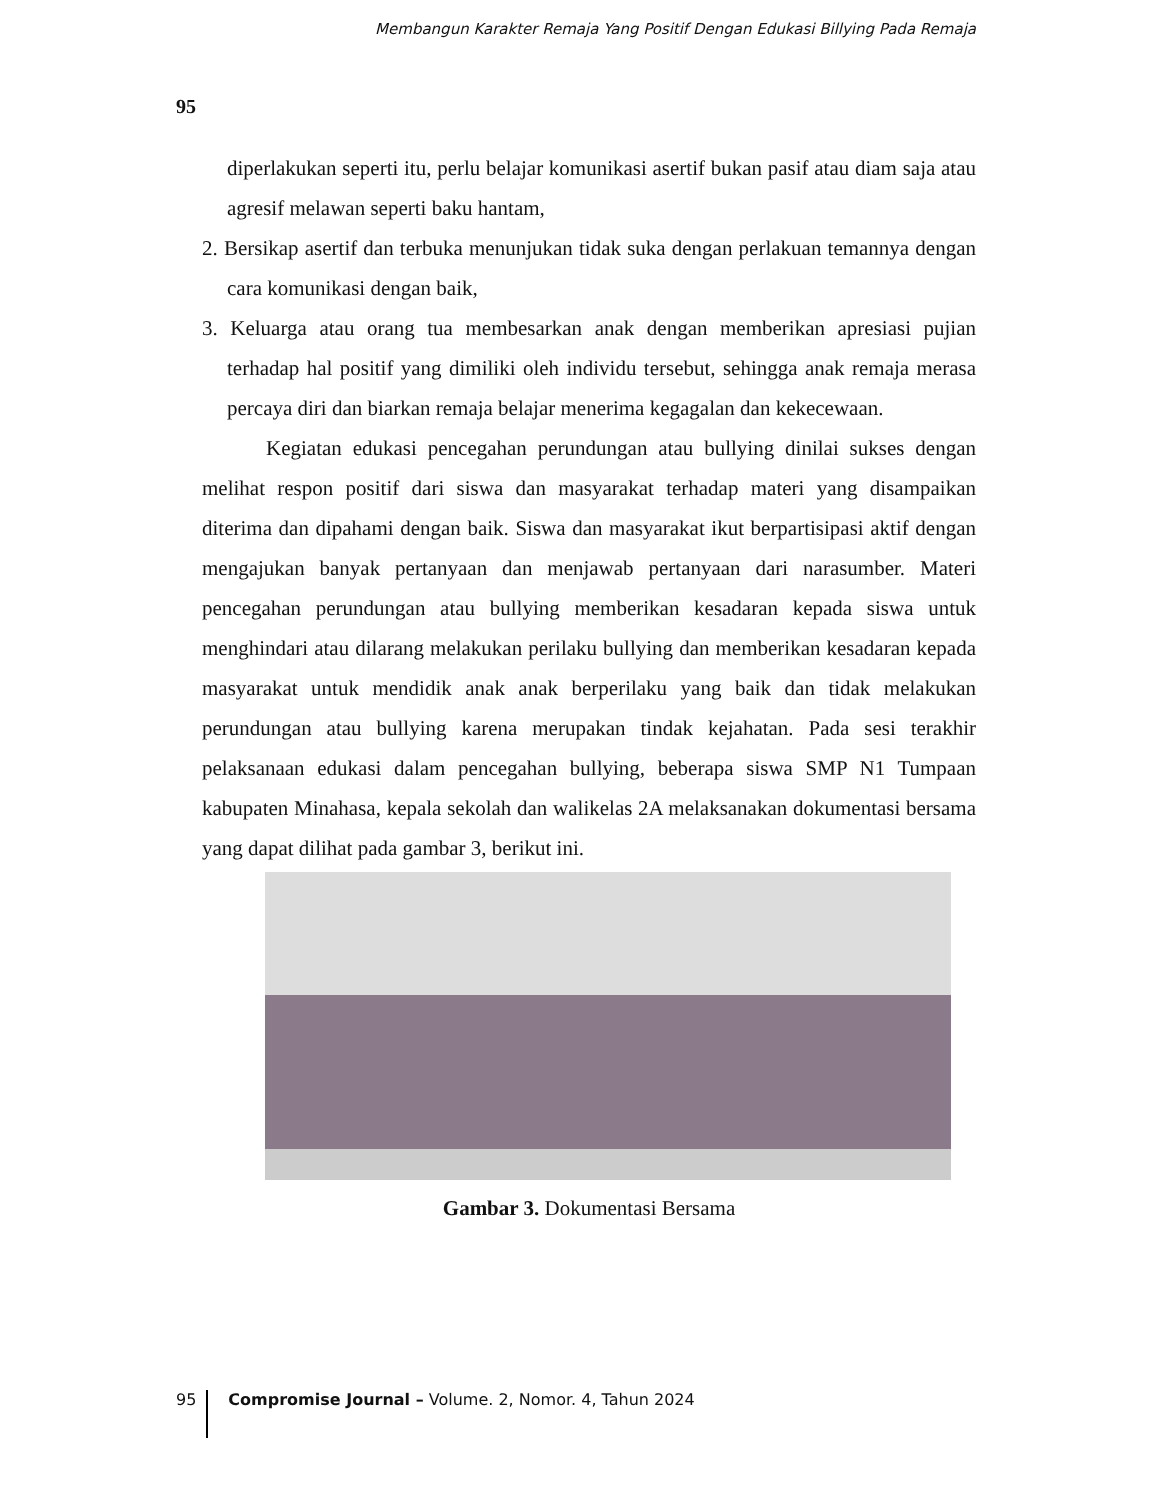Membangun Karakter Remaja Yang Positif Dengan Edukasi Billying Pada Remaja
95
diperlakukan seperti itu, perlu belajar komunikasi asertif bukan pasif atau diam saja atau agresif melawan seperti baku hantam,
2. Bersikap asertif dan terbuka menunjukan tidak suka dengan perlakuan temannya dengan cara komunikasi dengan baik,
3. Keluarga atau orang tua membesarkan anak dengan memberikan apresiasi pujian terhadap hal positif yang dimiliki oleh individu tersebut, sehingga anak remaja merasa percaya diri dan biarkan remaja belajar menerima kegagalan dan kekecewaan.
Kegiatan edukasi pencegahan perundungan atau bullying dinilai sukses dengan melihat respon positif dari siswa dan masyarakat terhadap materi yang disampaikan diterima dan dipahami dengan baik. Siswa dan masyarakat ikut berpartisipasi aktif dengan mengajukan banyak pertanyaan dan menjawab pertanyaan dari narasumber. Materi pencegahan perundungan atau bullying memberikan kesadaran kepada siswa untuk menghindari atau dilarang melakukan perilaku bullying dan memberikan kesadaran kepada masyarakat untuk mendidik anak anak berperilaku yang baik dan tidak melakukan perundungan atau bullying karena merupakan tindak kejahatan. Pada sesi terakhir pelaksanaan edukasi dalam pencegahan bullying, beberapa siswa SMP N1 Tumpaan kabupaten Minahasa, kepala sekolah dan walikelas 2A melaksanakan dokumentasi bersama yang dapat dilihat pada gambar 3, berikut ini.
Gambar 3. Dokumentasi Bersama
95 Compromise Journal – Volume. 2, Nomor. 4, Tahun 2024